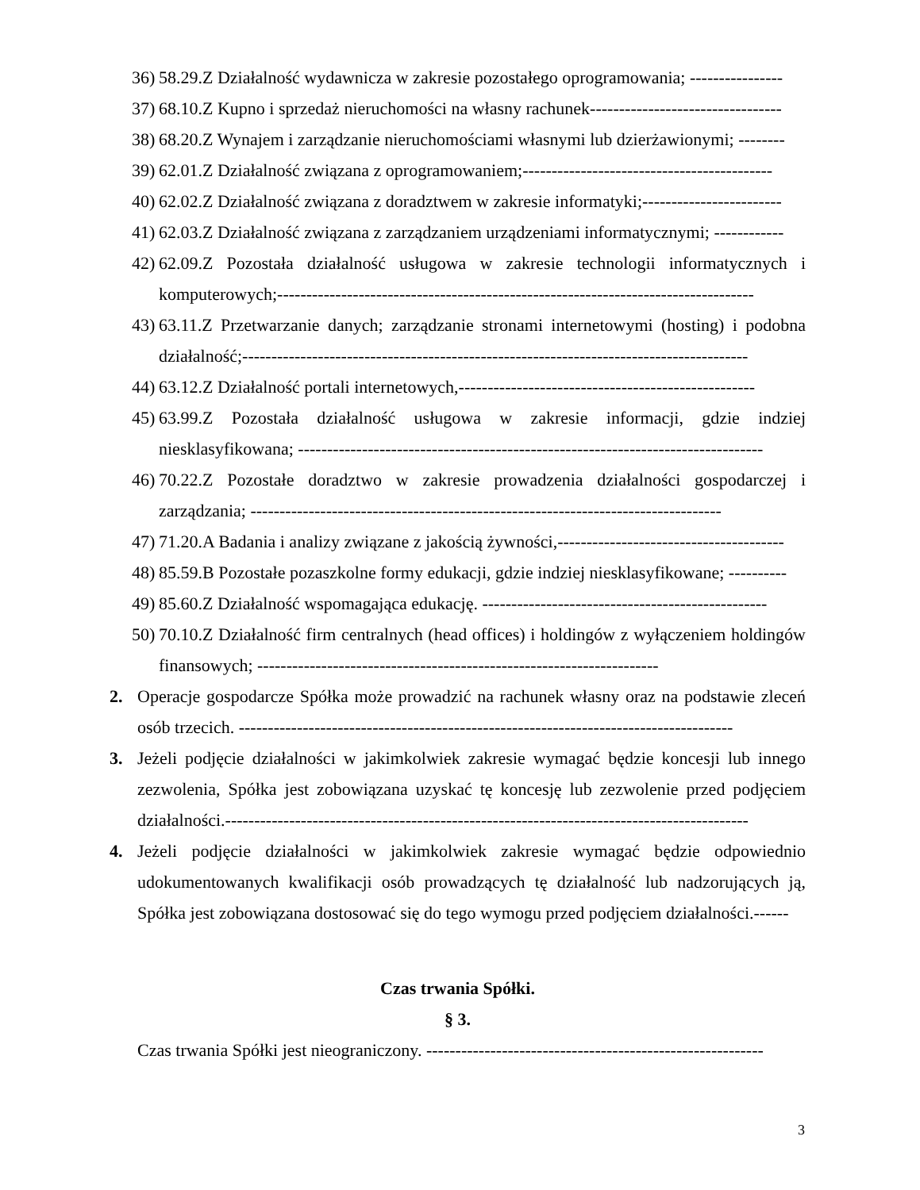36) 58.29.Z Działalność wydawnicza w zakresie pozostałego oprogramowania; ----------------
37) 68.10.Z Kupno i sprzedaż nieruchomości na własny rachunek---------------------------------
38) 68.20.Z Wynajem i zarządzanie nieruchomościami własnymi lub dzierżawionymi; --------
39) 62.01.Z Działalność związana z oprogramowaniem;-------------------------------------------
40) 62.02.Z Działalność związana z doradztwem w zakresie informatyki;------------------------
41) 62.03.Z Działalność związana z zarządzaniem urządzeniami informatycznymi; ------------
42) 62.09.Z Pozostała działalność usługowa w zakresie technologii informatycznych i komputerowych;----------------------------------------------------------------------------------
43) 63.11.Z Przetwarzanie danych; zarządzanie stronami internetowymi (hosting) i podobna działalność;---------------------------------------------------------------------------------------
44) 63.12.Z Działalność portali internetowych,---------------------------------------------------
45) 63.99.Z Pozostała działalność usługowa w zakresie informacji, gdzie indziej niesklasyfikowana; --------------------------------------------------------------------------------
46) 70.22.Z Pozostałe doradztwo w zakresie prowadzenia działalności gospodarczej i zarządzania; ---------------------------------------------------------------------------------
47) 71.20.A Badania i analizy związane z jakością żywności,---------------------------------------
48) 85.59.B Pozostałe pozaszkolne formy edukacji, gdzie indziej niesklasyfikowane; ----------
49) 85.60.Z Działalność wspomagająca edukację. -------------------------------------------------
50) 70.10.Z Działalność firm centralnych (head offices) i holdingów z wyłączeniem holdingów finansowych; ---------------------------------------------------------------------
2. Operacje gospodarcze Spółka może prowadzić na rachunek własny oraz na podstawie zleceń osób trzecich. -------------------------------------------------------------------------------------
3. Jeżeli podjęcie działalności w jakimkolwiek zakresie wymagać będzie koncesji lub innego zezwolenia, Spółka jest zobowiązana uzyskać tę koncesję lub zezwolenie przed podjęciem działalności.------------------------------------------------------------------------------------------
4. Jeżeli podjęcie działalności w jakimkolwiek zakresie wymagać będzie odpowiednio udokumentowanych kwalifikacji osób prowadzących tę działalność lub nadzorujących ją, Spółka jest zobowiązana dostosować się do tego wymogu przed podjęciem działalności.------
Czas trwania Spółki.
§ 3.
Czas trwania Spółki jest nieograniczony. ----------------------------------------------------------
3